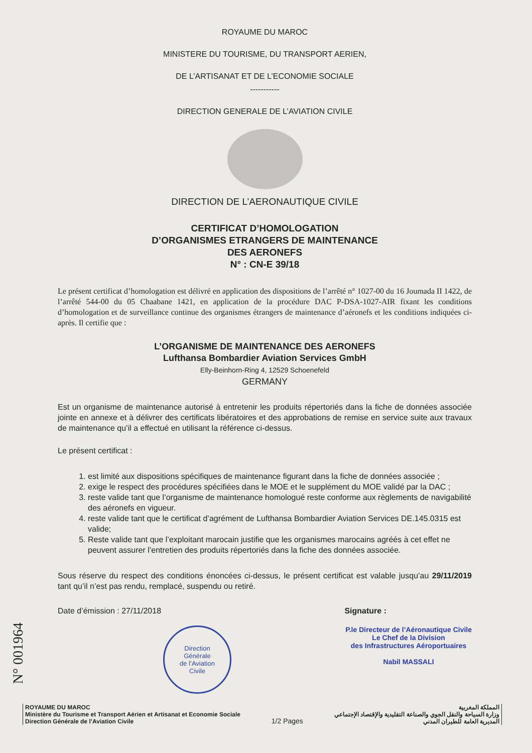ROYAUME DU MAROC
MINISTERE DU TOURISME, DU TRANSPORT AERIEN,
DE L’ARTISANAT ET DE L’ECONOMIE SOCIALE
-----------
DIRECTION GENERALE DE L’AVIATION CIVILE
DIRECTION DE L’AERONAUTIQUE CIVILE
CERTIFICAT D’HOMOLOGATION
D’ORGANISMES ETRANGERS DE MAINTENANCE
DES AERONEFS
N° : CN-E 39/18
Le présent certificat d’homologation est délivré en application des dispositions de l’arrêté n° 1027-00 du 16 Joumada II 1422, de l’arrêté 544-00 du 05 Chaabane 1421, en application de la procédure DAC P-DSA-1027-AIR fixant les conditions d’homologation et de surveillance continue des organismes étrangers de maintenance d’aéronefs et les conditions indiquées ci-après. Il certifie que :
L’ORGANISME DE MAINTENANCE DES AERONEFS
Lufthansa Bombardier Aviation Services GmbH
Elly-Beinhorn-Ring 4, 12529 Schoenefeld
GERMANY
Est un organisme de maintenance autorisé à entretenir les produits répertoriés dans la fiche de données associée jointe en annexe et à délivrer des certificats libératoires et des approbations de remise en service suite aux travaux de maintenance qu’il a effectué en utilisant la référence ci-dessus.
Le présent certificat :
1. est limité aux dispositions spécifiques de maintenance figurant dans la fiche de données associée ;
2. exige le respect des procédures spécifiées dans le MOE et le supplément du MOE validé par la DAC ;
3. reste valide tant que l’organisme de maintenance homologué reste conforme aux règlements de navigabilité des aéronefs en vigueur.
4. reste valide tant que le certificat d’agrément de Lufthansa Bombardier Aviation Services DE.145.0315 est valide;
5. Reste valide tant que l’exploitant marocain justifie que les organismes marocains agréés à cet effet ne peuvent assurer l’entretien des produits répertoriés dans la fiche des données associée.
Sous réserve du respect des conditions énoncées ci-dessus, le présent certificat est valable jusqu’au 29/11/2019 tant qu’il n’est pas rendu, remplacé, suspendu ou retiré.
Date d’émission : 27/11/2018 Signature :
Direction
Générale
de l’Aviation
Civile
P.le Directeur de l’Aéronautique Civile
Le Chef de la Division
des Infrastructures Aéroportuaires
Nabil MASSALI
ROYAUME DU MAROC
Ministère du Tourisme et Transport Aérien et Artisanat et Economie Sociale
Direction Générale de l’Aviation Civile
1/2 Pages
المملكة المغربية
وزارة السياحة والنقل الجوي والصناعة التقليدية والإقتصاد الإجتماعي
المديرية العامة للطيران المدني
N° 001964